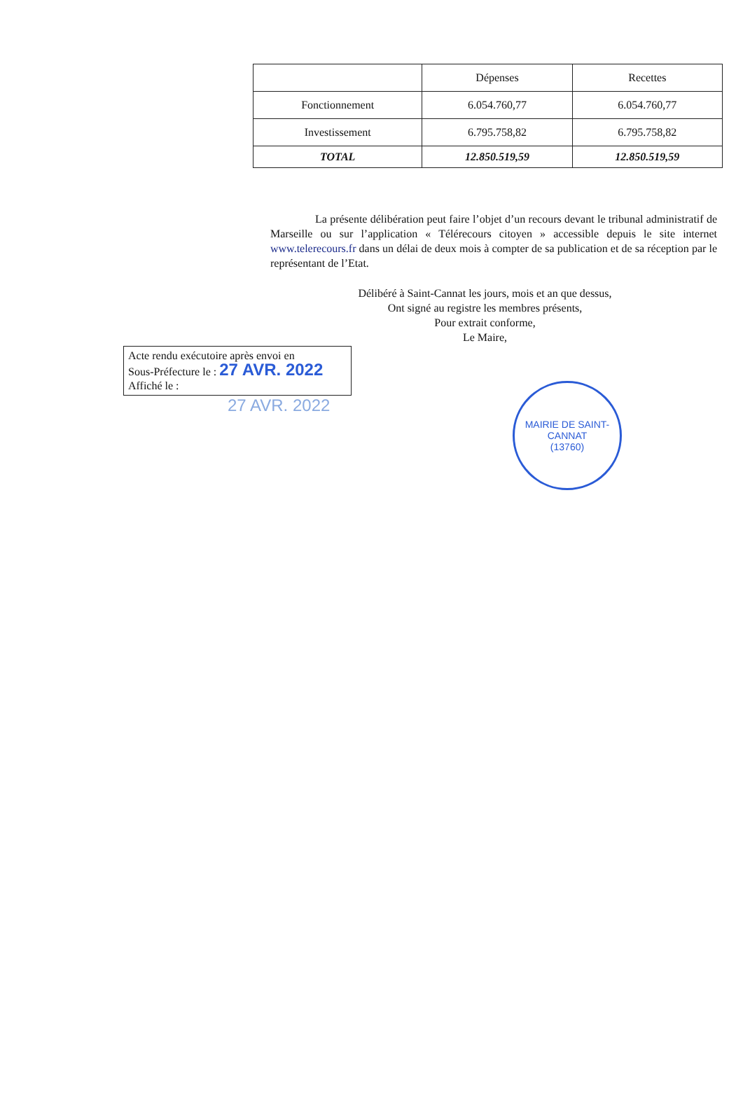| | Dépenses | Recettes |
| --- | --- | --- |
| Fonctionnement | 6.054.760,77 | 6.054.760,77 |
| Investissement | 6.795.758,82 | 6.795.758,82 |
| TOTAL | 12.850.519,59 | 12.850.519,59 |
La présente délibération peut faire l’objet d’un recours devant le tribunal administratif de Marseille ou sur l’application « Télérecours citoyen » accessible depuis le site internet www.telerecours.fr dans un délai de deux mois à compter de sa publication et de sa réception par le représentant de l’Etat.
Délibéré à Saint-Cannat les jours, mois et an que dessus,
Ont signé au registre les membres présents,
Pour extrait conforme,
Le Maire,
Acte rendu exécutoire après envoi en
Sous-Préfecture le : 27 AVR. 2022
Affiché le :
27 AVR. 2022
MAIRIE DE SAINT-CANNAT
(13760)